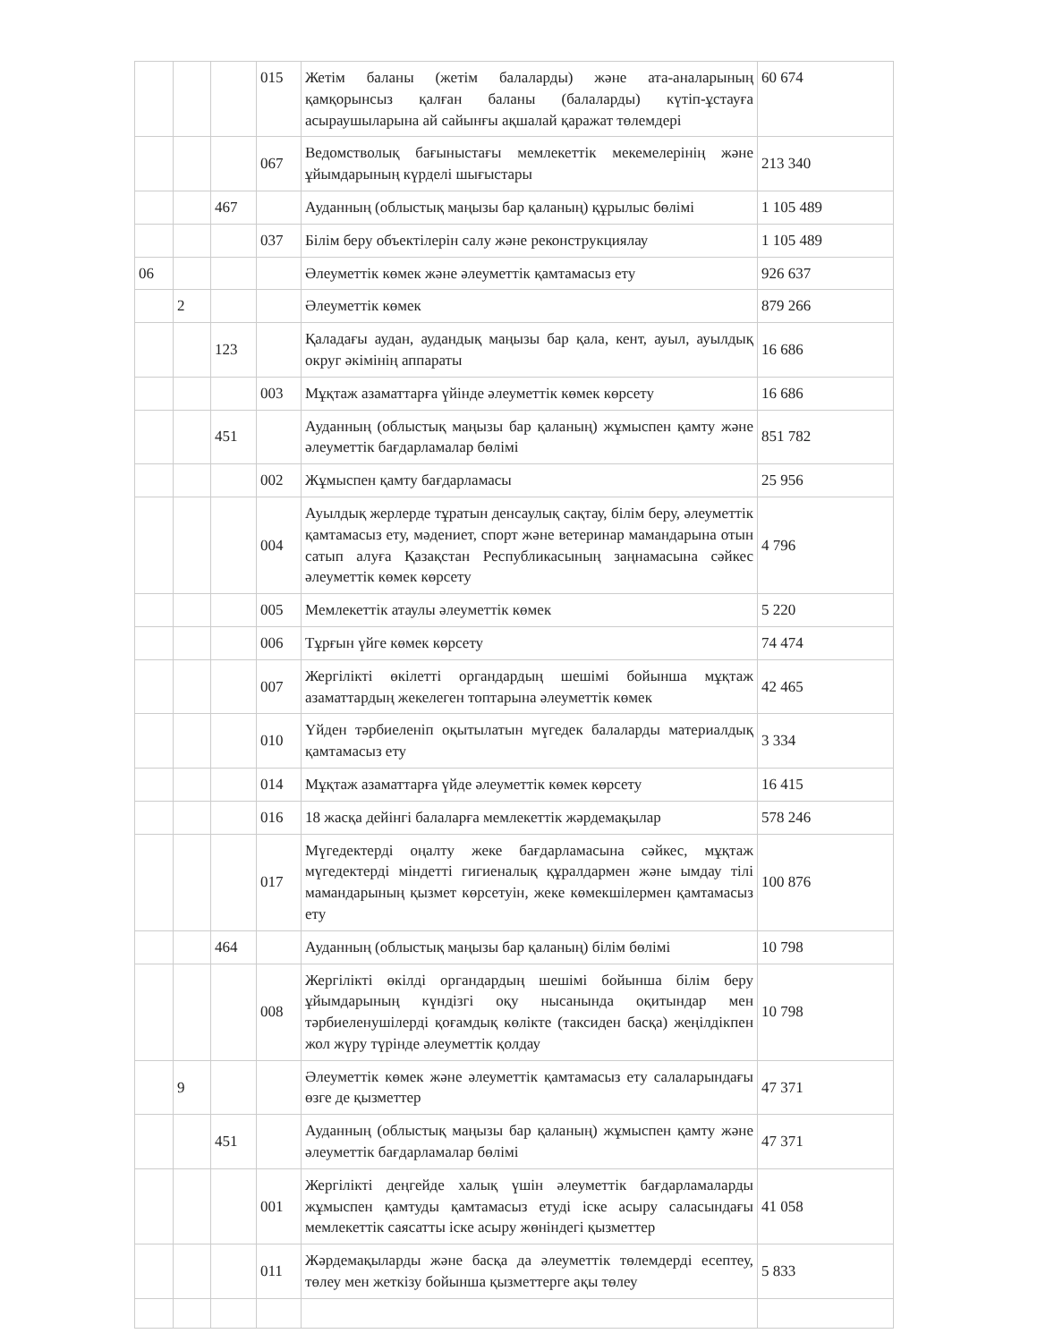| | | | 015 | Жетім баланы (жетім балаларды) және ата-аналарының қамқорынсыз қалған баланы (балаларды) күтіп-ұстауға асыраушыларына ай сайынғы ақшалай қаражат төлемдері | 60 674 |
| | | | 067 | Ведомстволық бағыныстағы мемлекеттік мекемелерінің және ұйымдарының күрделі шығыстары | 213 340 |
| | | 467 | | Ауданның (облыстық маңызы бар қаланың) құрылыс бөлімі | 1 105 489 |
| | | | 037 | Білім беру объектілерін салу және реконструкциялау | 1 105 489 |
| 06 | | | | Әлеуметтік көмек және әлеуметтік қамтамасыз ету | 926 637 |
| | 2 | | | Әлеуметтік көмек | 879 266 |
| | | 123 | | Қаладағы аудан, аудандық маңызы бар қала, кент, ауыл, ауылдық округ әкімінің аппараты | 16 686 |
| | | | 003 | Мұқтаж азаматтарға үйінде әлеуметтік көмек көрсету | 16 686 |
| | | 451 | | Ауданның (облыстық маңызы бар қаланың) жұмыспен қамту және әлеуметтік бағдарламалар бөлімі | 851 782 |
| | | | 002 | Жұмыспен қамту бағдарламасы | 25 956 |
| | | | 004 | Ауылдық жерлерде тұратын денсаулық сақтау, білім беру, әлеуметтік қамтамасыз ету, мәдениет, спорт және ветеринар мамандарына отын сатып алуға Қазақстан Республикасының заңнамасына сәйкес әлеуметтік көмек көрсету | 4 796 |
| | | | 005 | Мемлекеттік атаулы әлеуметтік көмек | 5 220 |
| | | | 006 | Тұрғын үйге көмек көрсету | 74 474 |
| | | | 007 | Жергілікті өкілетті органдардың шешімі бойынша мұқтаж азаматтардың жекелеген топтарына әлеуметтік көмек | 42 465 |
| | | | 010 | Үйден тәрбиеленіп оқытылатын мүгедек балаларды материалдық қамтамасыз ету | 3 334 |
| | | | 014 | Мұқтаж азаматтарға үйде әлеуметтік көмек көрсету | 16 415 |
| | | | 016 | 18 жасқа дейінгі балаларға мемлекеттік жәрдемақылар | 578 246 |
| | | | 017 | Мүгедектерді оңалту жеке бағдарламасына сәйкес, мұқтаж мүгедектерді міндетті гигиеналық құралдармен және ымдау тілі мамандарының қызмет көрсетуін, жеке көмекшілермен қамтамасыз ету | 100 876 |
| | | 464 | | Ауданның (облыстық маңызы бар қаланың) білім бөлімі | 10 798 |
| | | | 008 | Жергілікті өкілді органдардың шешімі бойынша білім беру ұйымдарының күндізгі оқу нысанында оқитындар мен тәрбиеленушілерді қоғамдық көлікте (таксиден басқа) жеңілдікпен жол жүру түрінде әлеуметтік қолдау | 10 798 |
| | 9 | | | Әлеуметтік көмек және әлеуметтік қамтамасыз ету салаларындағы өзге де қызметтер | 47 371 |
| | | 451 | | Ауданның (облыстық маңызы бар қаланың) жұмыспен қамту және әлеуметтік бағдарламалар бөлімі | 47 371 |
| | | | 001 | Жергілікті деңгейде халық үшін әлеуметтік бағдарламаларды жұмыспен қамтуды қамтамасыз етуді іске асыру саласындағы мемлекеттік саясатты іске асыру жөніндегі қызметтер | 41 058 |
| | | | 011 | Жәрдемақыларды және басқа да әлеуметтік төлемдерді есептеу, төлеу мен жеткізу бойынша қызметтерге ақы төлеу | 5 833 |